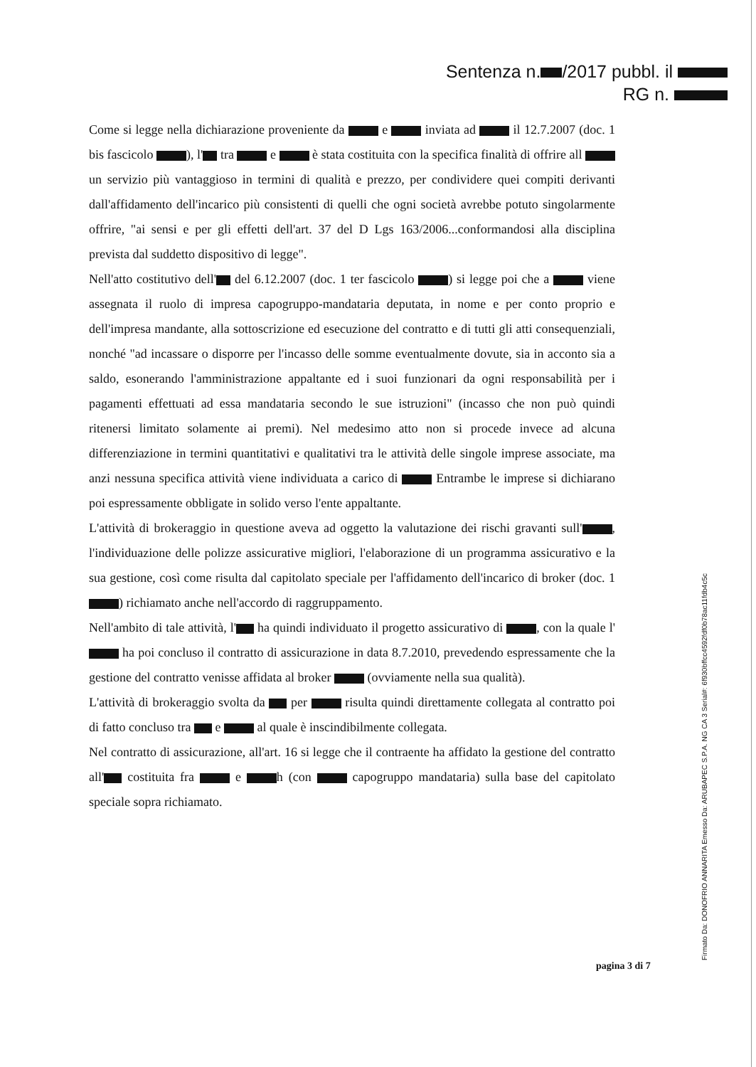Sentenza n. /2017 pubbl. il
RG n.
Come si legge nella dichiarazione proveniente da e inviata ad il 12.7.2007 (doc. 1 bis fascicolo ), l' tra e è stata costituita con la specifica finalità di offrire all un servizio più vantaggioso in termini di qualità e prezzo, per condividere quei compiti derivanti dall'affidamento dell'incarico più consistenti di quelli che ogni società avrebbe potuto singolarmente offrire, "ai sensi e per gli effetti dell'art. 37 del D Lgs 163/2006...conformandosi alla disciplina prevista dal suddetto dispositivo di legge".
Nell'atto costitutivo dell' del 6.12.2007 (doc. 1 ter fascicolo ) si legge poi che a viene assegnata il ruolo di impresa capogruppo-mandataria deputata, in nome e per conto proprio e dell'impresa mandante, alla sottoscrizione ed esecuzione del contratto e di tutti gli atti consequenziali, nonché "ad incassare o disporre per l'incasso delle somme eventualmente dovute, sia in acconto sia a saldo, esonerando l'amministrazione appaltante ed i suoi funzionari da ogni responsabilità per i pagamenti effettuati ad essa mandataria secondo le sue istruzioni" (incasso che non può quindi ritenersi limitato solamente ai premi). Nel medesimo atto non si procede invece ad alcuna differenziazione in termini quantitativi e qualitativi tra le attività delle singole imprese associate, ma anzi nessuna specifica attività viene individuata a carico di Entrambe le imprese si dichiarano poi espressamente obbligate in solido verso l'ente appaltante.
L'attività di brokeraggio in questione aveva ad oggetto la valutazione dei rischi gravanti sull' , l'individuazione delle polizze assicurative migliori, l'elaborazione di un programma assicurativo e la sua gestione, così come risulta dal capitolato speciale per l'affidamento dell'incarico di broker (doc. 1 ) richiamato anche nell'accordo di raggruppamento.
Nell'ambito di tale attività, l' ha quindi individuato il progetto assicurativo di , con la quale l' ha poi concluso il contratto di assicurazione in data 8.7.2010, prevedendo espressamente che la gestione del contratto venisse affidata al broker (ovviamente nella sua qualità).
L'attività di brokeraggio svolta da per risulta quindi direttamente collegata al contratto poi di fatto concluso tra e al quale è inscindibilmente collegata.
Nel contratto di assicurazione, all'art. 16 si legge che il contraente ha affidato la gestione del contratto all' costituita fra e h (con capogruppo mandataria) sulla base del capitolato speciale sopra richiamato.
pagina 3 di 7
Firmato Da: DONOFRIO ANNARITA Emesso Da: ARUBAPEC S.P.A. NG CA 3 Serial#: 6f930bffcc4592fdf0b78ac11fdb4c5c